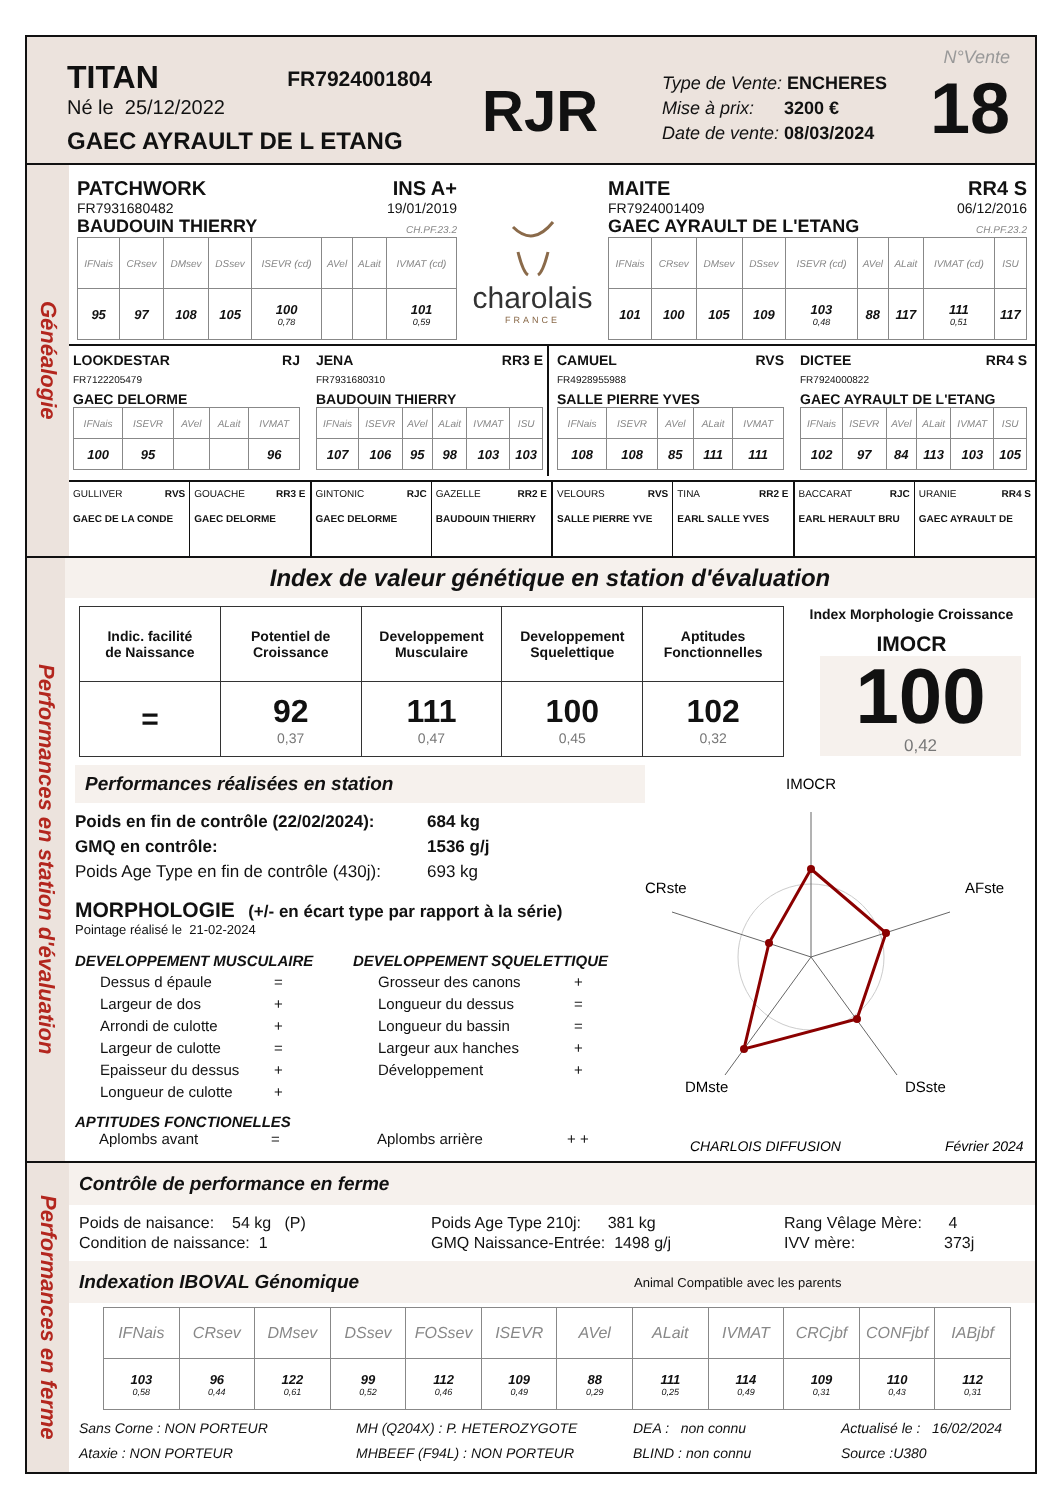TITAN FR7924001804
Né le 25/12/2022
GAEC AYRAULT DE L ETANG
RJR
Type de Vente: ENCHERES
Mise à prix: 3200 €
Date de vente: 08/03/2024
N°Vente
18
Généalogie
PATCHWORK INS A+
FR7931680482 19/01/2019
BAUDOUIN THIERRY CH.PF.23.2
| IFNais | CRsev | DMsev | DSsev | ISEVR (cd) | AVel | ALait | IVMAT (cd) |
| --- | --- | --- | --- | --- | --- | --- | --- |
| 95 | 97 | 108 | 105 | 100 0,78 | | | 101 0,59 |
charolais
FRANCE
MAITE RR4 S
FR7924001409 06/12/2016
GAEC AYRAULT DE L'ETANG CH.PF.23.2
| IFNais | CRsev | DMsev | DSsev | ISEVR (cd) | AVel | ALait | IVMAT (cd) | ISU |
| --- | --- | --- | --- | --- | --- | --- | --- | --- |
| 101 | 100 | 105 | 109 | 103 0,48 | 88 | 117 | 111 0,51 | 117 |
LOOKDESTAR RJ
FR7122205479
GAEC DELORME
| IFNais | ISEVR | AVel | ALait | IVMAT |
| --- | --- | --- | --- | --- |
| 100 | 95 | | | 96 |
JENA RR3 E
FR7931680310
BAUDOUIN THIERRY
| IFNais | ISEVR | AVel | ALait | IVMAT | ISU |
| --- | --- | --- | --- | --- | --- |
| 107 | 106 | 95 | 98 | 103 | 103 |
CAMUEL RVS
FR4928955988
SALLE PIERRE YVES
| IFNais | ISEVR | AVel | ALait | IVMAT |
| --- | --- | --- | --- | --- |
| 108 | 108 | 85 | 111 | 111 |
DICTEE RR4 S
FR7924000822
GAEC AYRAULT DE L'ETANG
| IFNais | ISEVR | AVel | ALait | IVMAT | ISU |
| --- | --- | --- | --- | --- | --- |
| 102 | 97 | 84 | 113 | 103 | 105 |
| GULLIVER RVS GAEC DE LA CONDE | GOUACHE RR3 E GAEC DELORME | GINTONIC RJC GAEC DELORME | GAZELLE RR2 E BAUDOUIN THIERRY | VELOURS RVS SALLE PIERRE YVE | TINA RR2 E EARL SALLE YVES | BACCARAT RJC EARL HERAULT BRU | URANIE RR4 S GAEC AYRAULT DE |
Performances en station d'évaluation
Index de valeur génétique en station d'évaluation
| Indic. facilité de Naissance | Potentiel de Croissance | Developpement Musculaire | Developpement Squelettique | Aptitudes Fonctionnelles |
| --- | --- | --- | --- | --- |
| = | 92 0,37 | 111 0,47 | 100 0,45 | 102 0,32 |
Index Morphologie Croissance
IMOCR
100
0,42
Performances réalisées en station
Poids en fin de contrôle (22/02/2024): 684 kg
GMQ en contrôle: 1536 g/j
Poids Age Type en fin de contrôle (430j): 693 kg
MORPHOLOGIE (+/- en écart type par rapport à la série)
Pointage réalisé le 21-02-2024
DEVELOPPEMENT MUSCULAIRE
| Dessus d épaule | = |
| Largeur de dos | + |
| Arrondi de culotte | + |
| Largeur de culotte | = |
| Epaisseur du dessus | + |
| Longueur de culotte | + |
DEVELOPPEMENT SQUELETTIQUE
| Grosseur des canons | + |
| Longueur du dessus | = |
| Longueur du bassin | = |
| Largeur aux hanches | + |
| Développement | + |
APTITUDES FONCTIONELLES
Aplombs avant = Aplombs arrière + +
IMOCR
AFste
DSste
DMste
CRste
CHARLOIS DIFFUSION
Février 2024
Performances en ferme
Contrôle de performance en ferme
Poids de naisance: 54 kg (P)
Condition de naissance: 1
Poids Age Type 210j: 381 kg
GMQ Naissance-Entrée: 1498 g/j
Rang Vêlage Mère: 4
IVV mère: 373j
Indexation IBOVAL Génomique Animal Compatible avec les parents
| IFNais | CRsev | DMsev | DSsev | FOSsev | ISEVR | AVel | ALait | IVMAT | CRCjbf | CONFjbf | IABjbf |
| --- | --- | --- | --- | --- | --- | --- | --- | --- | --- | --- | --- |
| 103 0,58 | 96 0,44 | 122 0,61 | 99 0,52 | 112 0,46 | 109 0,49 | 88 0,29 | 111 0,25 | 114 0,49 | 109 0,31 | 110 0,43 | 112 0,31 |
Sans Corne : NON PORTEUR
Ataxie : NON PORTEUR
MH (Q204X) : P. HETEROZYGOTE
MHBEEF (F94L) : NON PORTEUR
DEA : non connu
BLIND : non connu
Actualisé le : 16/02/2024
Source :U380